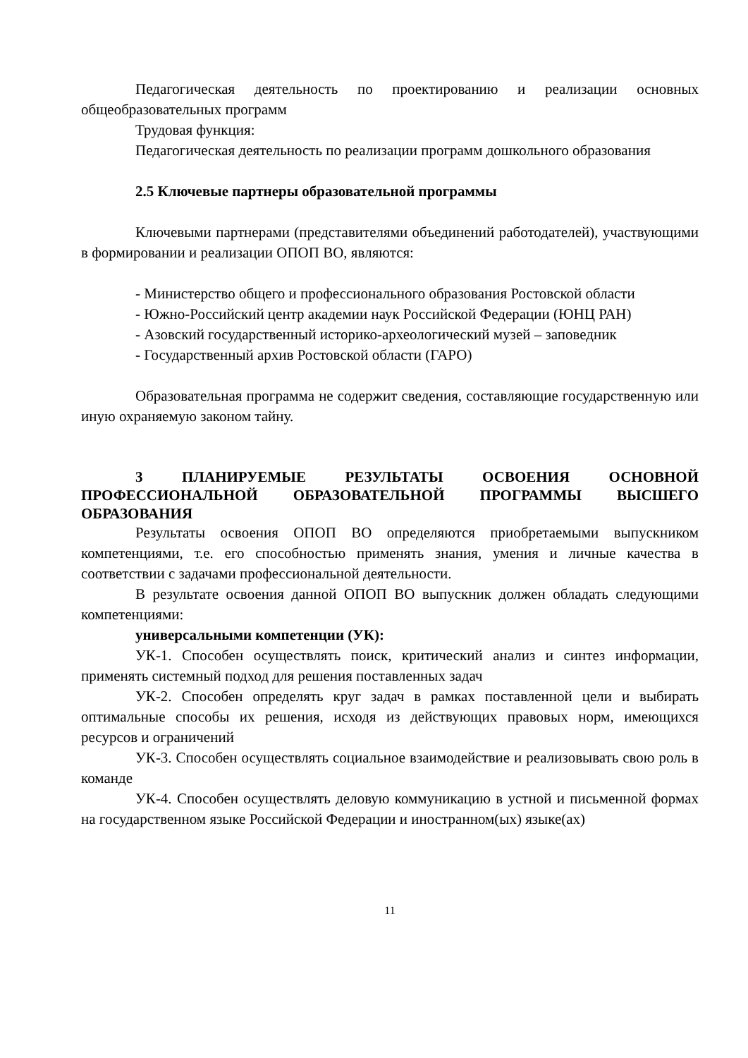Педагогическая деятельность по проектированию и реализации основных общеобразовательных программ
Трудовая функция:
Педагогическая деятельность по реализации программ дошкольного образования
2.5 Ключевые партнеры образовательной программы
Ключевыми партнерами (представителями объединений работодателей), участвующими в формировании и реализации ОПОП ВО, являются:
- Министерство общего и профессионального образования Ростовской области
- Южно-Российский центр академии наук Российской Федерации (ЮНЦ РАН)
- Азовский государственный историко-археологический музей – заповедник
- Государственный архив Ростовской области (ГАРО)
Образовательная программа не содержит сведения, составляющие государственную или иную охраняемую законом тайну.
3 ПЛАНИРУЕМЫЕ РЕЗУЛЬТАТЫ ОСВОЕНИЯ ОСНОВНОЙ ПРОФЕССИОНАЛЬНОЙ ОБРАЗОВАТЕЛЬНОЙ ПРОГРАММЫ ВЫСШЕГО ОБРАЗОВАНИЯ
Результаты освоения ОПОП ВО определяются приобретаемыми выпускником компетенциями, т.е. его способностью применять знания, умения и личные качества в соответствии с задачами профессиональной деятельности.
В результате освоения данной ОПОП ВО выпускник должен обладать следующими компетенциями:
универсальными компетенции (УК):
УК-1. Способен осуществлять поиск, критический анализ и синтез информации, применять системный подход для решения поставленных задач
УК-2. Способен определять круг задач в рамках поставленной цели и выбирать оптимальные способы их решения, исходя из действующих правовых норм, имеющихся ресурсов и ограничений
УК-3. Способен осуществлять социальное взаимодействие и реализовывать свою роль в команде
УК-4. Способен осуществлять деловую коммуникацию в устной и письменной формах на государственном языке Российской Федерации и иностранном(ых) языке(ах)
11